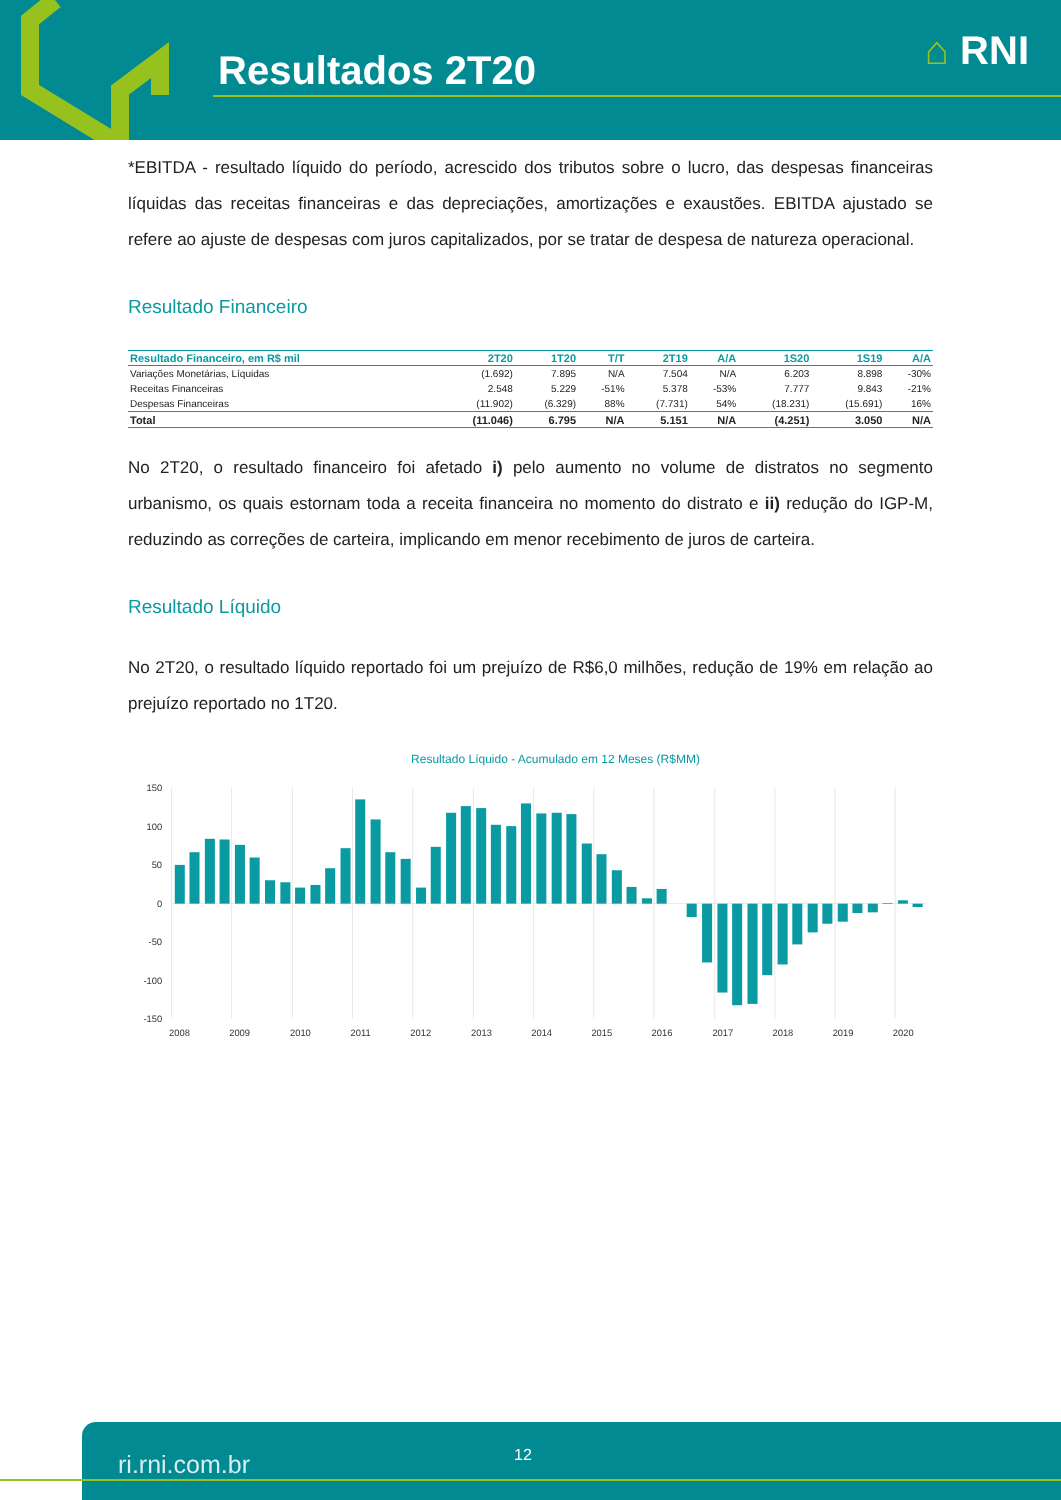Resultados 2T20 ⌂ RNI
*EBITDA - resultado líquido do período, acrescido dos tributos sobre o lucro, das despesas financeiras líquidas das receitas financeiras e das depreciações, amortizações e exaustões. EBITDA ajustado se refere ao ajuste de despesas com juros capitalizados, por se tratar de despesa de natureza operacional.
Resultado Financeiro
| Resultado Financeiro, em R$ mil | 2T20 | 1T20 | T/T | 2T19 | A/A | 1S20 | 1S19 | A/A |
| --- | --- | --- | --- | --- | --- | --- | --- | --- |
| Variações Monetárias, Líquidas | (1.692) | 7.895 | N/A | 7.504 | N/A | 6.203 | 8.898 | -30% |
| Receitas Financeiras | 2.548 | 5.229 | -51% | 5.378 | -53% | 7.777 | 9.843 | -21% |
| Despesas Financeiras | (11.902) | (6.329) | 88% | (7.731) | 54% | (18.231) | (15.691) | 16% |
| Total | (11.046) | 6.795 | N/A | 5.151 | N/A | (4.251) | 3.050 | N/A |
No 2T20, o resultado financeiro foi afetado i) pelo aumento no volume de distratos no segmento urbanismo, os quais estornam toda a receita financeira no momento do distrato e ii) redução do IGP-M, reduzindo as correções de carteira, implicando em menor recebimento de juros de carteira.
Resultado Líquido
No 2T20, o resultado líquido reportado foi um prejuízo de R$6,0 milhões, redução de 19% em relação ao prejuízo reportado no 1T20.
Resultado Líquido - Acumulado em 12 Meses (R$MM)
150
100
50
0
-50
-100
-150
2008
2009
2010
2011
2012
2013
2014
2015
2016
2017
2018
2019
2020
ri.rni.com.br 12